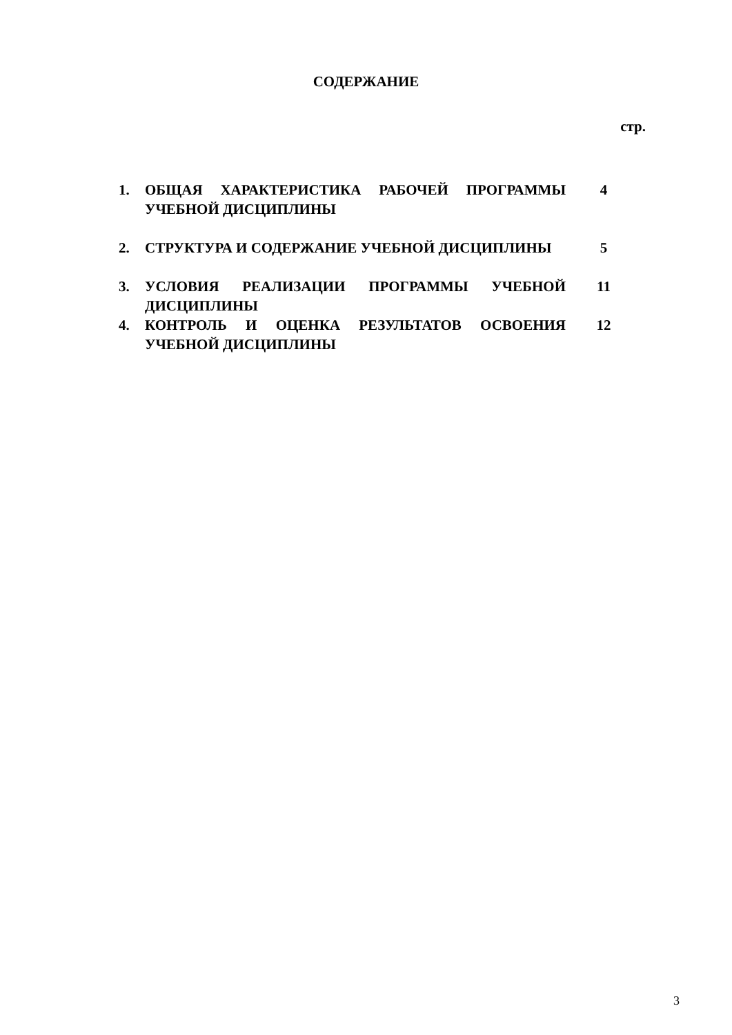СОДЕРЖАНИЕ
стр.
| 1. | ОБЩАЯ ХАРАКТЕРИСТИКА РАБОЧЕЙ ПРОГРАММЫ УЧЕБНОЙ ДИСЦИПЛИНЫ | 4 |
| 2. | СТРУКТУРА И СОДЕРЖАНИЕ УЧЕБНОЙ ДИСЦИПЛИНЫ | 5 |
| 3. | УСЛОВИЯ РЕАЛИЗАЦИИ ПРОГРАММЫ УЧЕБНОЙ ДИСЦИПЛИНЫ | 11 |
| 4. | КОНТРОЛЬ И ОЦЕНКА РЕЗУЛЬТАТОВ ОСВОЕНИЯ УЧЕБНОЙ ДИСЦИПЛИНЫ | 12 |
3